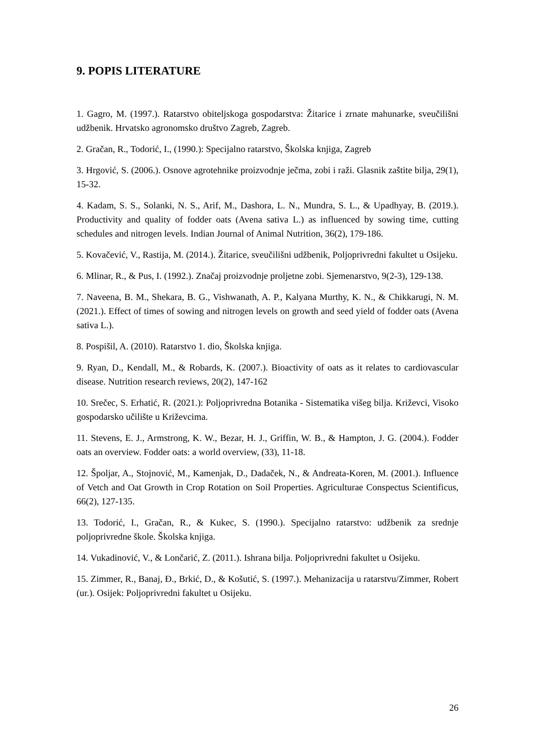9. POPIS LITERATURE
1. Gagro, M. (1997.). Ratarstvo obiteljskoga gospodarstva: Žitarice i zrnate mahunarke, sveučilišni udžbenik. Hrvatsko agronomsko društvo Zagreb, Zagreb.
2. Gračan, R., Todorić, I., (1990.): Specijalno ratarstvo, Školska knjiga, Zagreb
3. Hrgović, S. (2006.). Osnove agrotehnike proizvodnje ječma, zobi i raži. Glasnik zaštite bilja, 29(1), 15-32.
4. Kadam, S. S., Solanki, N. S., Arif, M., Dashora, L. N., Mundra, S. L., & Upadhyay, B. (2019.). Productivity and quality of fodder oats (Avena sativa L.) as influenced by sowing time, cutting schedules and nitrogen levels. Indian Journal of Animal Nutrition, 36(2), 179-186.
5. Kovačević, V., Rastija, M. (2014.). Žitarice, sveučilišni udžbenik, Poljoprivredni fakultet u Osijeku.
6. Mlinar, R., & Pus, I. (1992.). Značaj proizvodnje proljetne zobi. Sjemenarstvo, 9(2-3), 129-138.
7. Naveena, B. M., Shekara, B. G., Vishwanath, A. P., Kalyana Murthy, K. N., & Chikkarugi, N. M. (2021.). Effect of times of sowing and nitrogen levels on growth and seed yield of fodder oats (Avena sativa L.).
8. Pospišil, A. (2010). Ratarstvo 1. dio, Školska knjiga.
9. Ryan, D., Kendall, M., & Robards, K. (2007.). Bioactivity of oats as it relates to cardiovascular disease. Nutrition research reviews, 20(2), 147-162
10. Srečec, S. Erhatić, R. (2021.): Poljoprivredna Botanika - Sistematika višeg bilja. Križevci, Visoko gospodarsko učilište u Križevcima.
11. Stevens, E. J., Armstrong, K. W., Bezar, H. J., Griffin, W. B., & Hampton, J. G. (2004.). Fodder oats an overview. Fodder oats: a world overview, (33), 11-18.
12. Špoljar, A., Stojnović, M., Kamenjak, D., Dadaček, N., & Andreata-Koren, M. (2001.). Influence of Vetch and Oat Growth in Crop Rotation on Soil Properties. Agriculturae Conspectus Scientificus, 66(2), 127-135.
13. Todorić, I., Gračan, R., & Kukec, S. (1990.). Specijalno ratarstvo: udžbenik za srednje poljoprivredne škole. Školska knjiga.
14. Vukadinović, V., & Lončarić, Z. (2011.). Ishrana bilja. Poljoprivredni fakultet u Osijeku.
15. Zimmer, R., Banaj, Đ., Brkić, D., & Košutić, S. (1997.). Mehanizacija u ratarstvu/Zimmer, Robert (ur.). Osijek: Poljoprivredni fakultet u Osijeku.
26